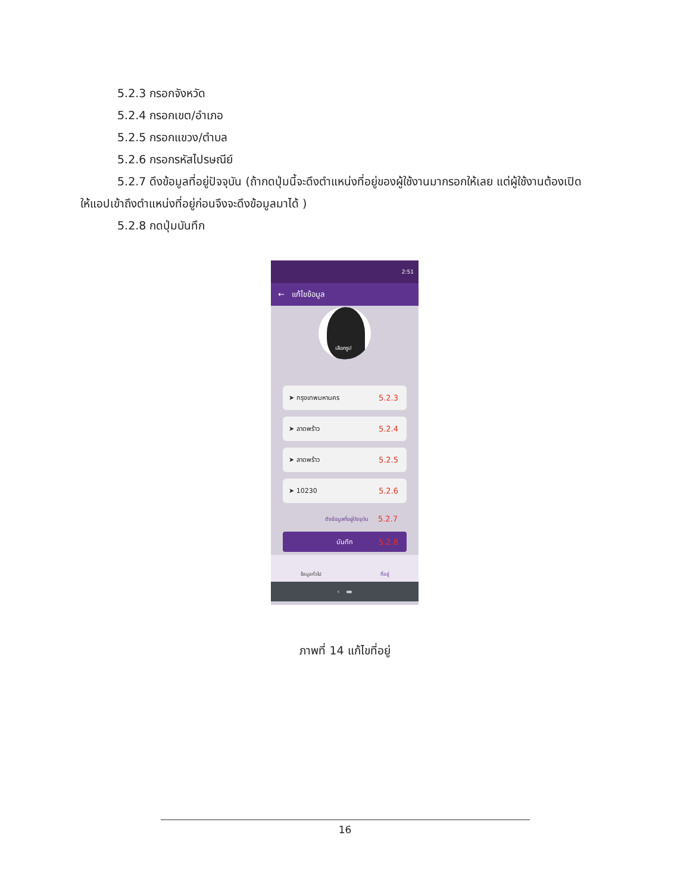5.2.3 กรอกจังหวัด
5.2.4 กรอกเขต/อำเภอ
5.2.5 กรอกแขวง/ตำบล
5.2.6 กรอกรหัสไปรษณีย์
5.2.7 ดึงข้อมูลที่อยู่ปัจจุบัน (ถ้ากดปุ่มนี้จะดึงตำแหน่งที่อยู่ของผู้ใช้งานมากรอกให้เลย แต่ผู้ใช้งานต้องเปิด
ให้แอปเข้าถึงตำแหน่งที่อยู่ก่อนจึงจะดึงข้อมูลมาได้ )
5.2.8 กดปุ่มบันทึก
2:51
← แก้ไขข้อมูล
เลือกรูป
➤ กรุงเทพมหานคร 5.2.3
➤ ลาดพร้าว 5.2.4
➤ ลาดพร้าว 5.2.5
➤ 10230 5.2.6
ดึงข้อมูลที่อยู่ปัจจุบัน 5.2.7
บันทึก 5.2.8
ข้อมูลทั่วไป ที่อยู่
‹ ▬
ภาพที่ 14 แก้ไขที่อยู่
16